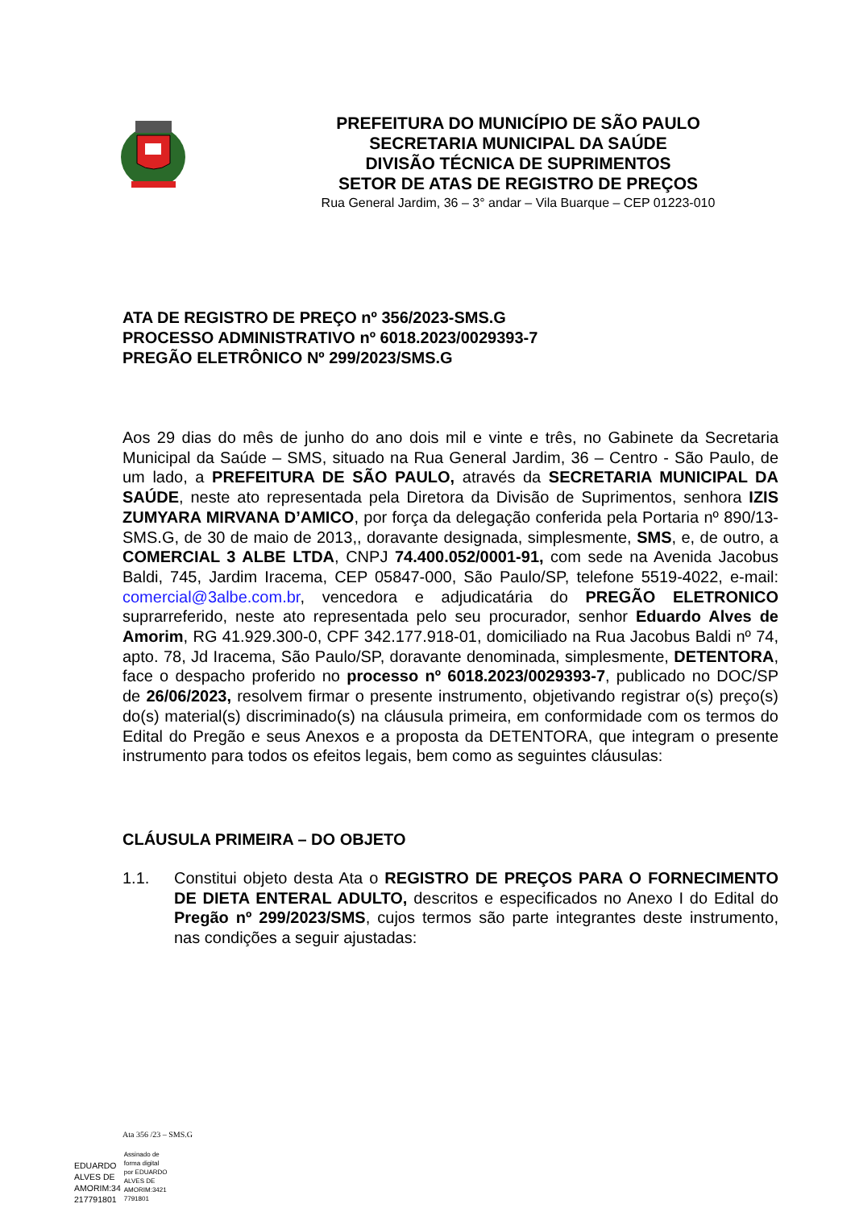PREFEITURA DO MUNICÍPIO DE SÃO PAULO
SECRETARIA MUNICIPAL DA SAÚDE
DIVISÃO TÉCNICA DE SUPRIMENTOS
SETOR DE ATAS DE REGISTRO DE PREÇOS
Rua General Jardim, 36 – 3° andar – Vila Buarque – CEP 01223-010
ATA DE REGISTRO DE PREÇO nº 356/2023-SMS.G
PROCESSO ADMINISTRATIVO nº 6018.2023/0029393-7
PREGÃO ELETRÔNICO Nº 299/2023/SMS.G
Aos 29 dias do mês de junho do ano dois mil e vinte e três, no Gabinete da Secretaria Municipal da Saúde – SMS, situado na Rua General Jardim, 36 – Centro - São Paulo, de um lado, a PREFEITURA DE SÃO PAULO, através da SECRETARIA MUNICIPAL DA SAÚDE, neste ato representada pela Diretora da Divisão de Suprimentos, senhora IZIS ZUMYARA MIRVANA D’AMICO, por força da delegação conferida pela Portaria nº 890/13-SMS.G, de 30 de maio de 2013,, doravante designada, simplesmente, SMS, e, de outro, a COMERCIAL 3 ALBE LTDA, CNPJ 74.400.052/0001-91, com sede na Avenida Jacobus Baldi, 745, Jardim Iracema, CEP 05847-000, São Paulo/SP, telefone 5519-4022, e-mail: comercial@3albe.com.br, vencedora e adjudicatária do PREGÃO ELETRONICO suprarreferido, neste ato representada pelo seu procurador, senhor Eduardo Alves de Amorim, RG 41.929.300-0, CPF 342.177.918-01, domiciliado na Rua Jacobus Baldi nº 74, apto. 78, Jd Iracema, São Paulo/SP, doravante denominada, simplesmente, DETENTORA, face o despacho proferido no processo nº 6018.2023/0029393-7, publicado no DOC/SP de 26/06/2023, resolvem firmar o presente instrumento, objetivando registrar o(s) preço(s) do(s) material(s) discriminado(s) na cláusula primeira, em conformidade com os termos do Edital do Pregão e seus Anexos e a proposta da DETENTORA, que integram o presente instrumento para todos os efeitos legais, bem como as seguintes cláusulas:
CLÁUSULA PRIMEIRA – DO OBJETO
1.1. Constitui objeto desta Ata o REGISTRO DE PREÇOS PARA O FORNECIMENTO DE DIETA ENTERAL ADULTO, descritos e especificados no Anexo I do Edital do Pregão nº 299/2023/SMS, cujos termos são parte integrantes deste instrumento, nas condições a seguir ajustadas:
Ata 356 /23 – SMS.G
EDUARDO
ALVES DE
AMORIM:34
217791801
Assinado de
forma digital
por EDUARDO
ALVES DE
AMORIM:3421
7791801